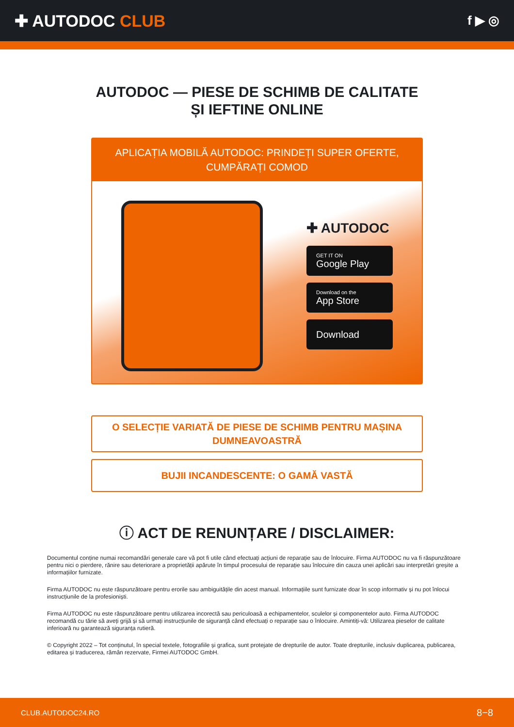✚ AUTODOC CLUB
f ▶ ◎
AUTODOC — PIESE DE SCHIMB DE CALITATE ȘI IEFTINE ONLINE
APLICAȚIA MOBILĂ AUTODOC: PRINDEȚI SUPER OFERTE, CUMPĂRAȚI COMOD
✚ AUTODOC
GET IT ON
Google Play
Download on the
App Store
Download
O SELECȚIE VARIATĂ DE PIESE DE SCHIMB PENTRU MAȘINA DUMNEAVOASTRĂ
BUJII INCANDESCENTE: O GAMĂ VASTĂ
ⓘ ACT DE RENUNȚARE / DISCLAIMER:
Documentul conține numai recomandări generale care vă pot fi utile când efectuați acțiuni de reparație sau de înlocuire. Firma AUTODOC nu va fi răspunzătoare pentru nici o pierdere, rănire sau deteriorare a proprietății apărute în timpul procesului de reparație sau înlocuire din cauza unei aplicări sau interpretări greșite a informațiilor furnizate.
Firma AUTODOC nu este răspunzătoare pentru erorile sau ambiguitățile din acest manual. Informațiile sunt furnizate doar în scop informativ și nu pot înlocui instrucțiunile de la profesioniști.
Firma AUTODOC nu este răspunzătoare pentru utilizarea incorectă sau periculoasă a echipamentelor, sculelor și componentelor auto. Firma AUTODOC recomandă cu tărie să aveți grijă și să urmați instrucțiunile de siguranță când efectuați o reparație sau o înlocuire. Amintiți-vă: Utilizarea pieselor de calitate inferioară nu garantează siguranța rutieră.
© Copyright 2022 – Tot conținutul, în special textele, fotografiile și grafica, sunt protejate de drepturile de autor. Toate drepturile, inclusiv duplicarea, publicarea, editarea și traducerea, rămân rezervate, Firmei AUTODOC GmbH.
CLUB.AUTODOC24.RO 8−8